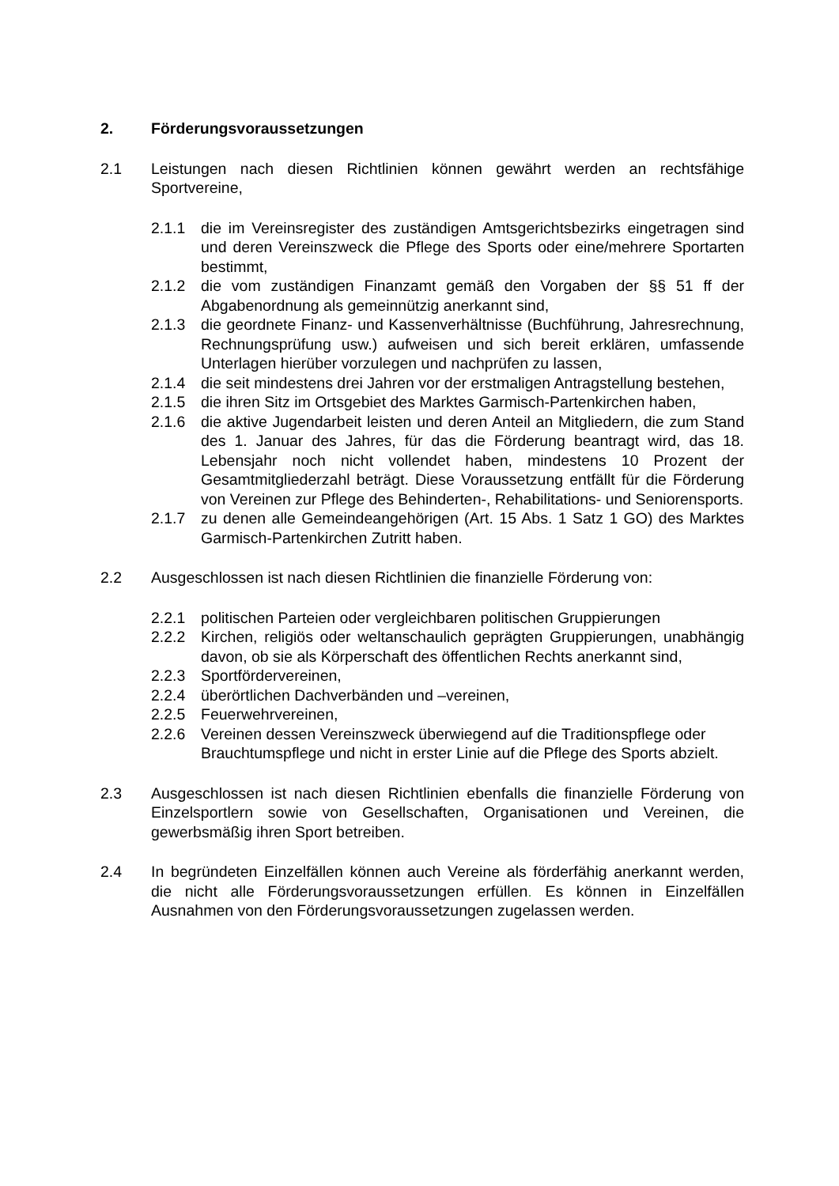2. Förderungsvoraussetzungen
2.1 Leistungen nach diesen Richtlinien können gewährt werden an rechtsfähige Sportvereine,
2.1.1 die im Vereinsregister des zuständigen Amtsgerichtsbezirks eingetragen sind und deren Vereinszweck die Pflege des Sports oder eine/mehrere Sportarten bestimmt,
2.1.2 die vom zuständigen Finanzamt gemäß den Vorgaben der §§ 51 ff der Abgabenordnung als gemeinnützig anerkannt sind,
2.1.3 die geordnete Finanz- und Kassenverhältnisse (Buchführung, Jahresrechnung, Rechnungsprüfung usw.) aufweisen und sich bereit erklären, umfassende Unterlagen hierüber vorzulegen und nachprüfen zu lassen,
2.1.4 die seit mindestens drei Jahren vor der erstmaligen Antragstellung bestehen,
2.1.5 die ihren Sitz im Ortsgebiet des Marktes Garmisch-Partenkirchen haben,
2.1.6 die aktive Jugendarbeit leisten und deren Anteil an Mitgliedern, die zum Stand des 1. Januar des Jahres, für das die Förderung beantragt wird, das 18. Lebensjahr noch nicht vollendet haben, mindestens 10 Prozent der Gesamtmitgliederzahl beträgt. Diese Voraussetzung entfällt für die Förderung von Vereinen zur Pflege des Behinderten-, Rehabilitations- und Seniorensports.
2.1.7 zu denen alle Gemeindeangehörigen (Art. 15 Abs. 1 Satz 1 GO) des Marktes Garmisch-Partenkirchen Zutritt haben.
2.2 Ausgeschlossen ist nach diesen Richtlinien die finanzielle Förderung von:
2.2.1 politischen Parteien oder vergleichbaren politischen Gruppierungen
2.2.2 Kirchen, religiös oder weltanschaulich geprägten Gruppierungen, unabhängig davon, ob sie als Körperschaft des öffentlichen Rechts anerkannt sind,
2.2.3 Sportfördervereinen,
2.2.4 überörtlichen Dachverbänden und –vereinen,
2.2.5 Feuerwehrvereinen,
2.2.6 Vereinen dessen Vereinszweck überwiegend auf die Traditionspflege oder Brauchtumspflege und nicht in erster Linie auf die Pflege des Sports abzielt.
2.3 Ausgeschlossen ist nach diesen Richtlinien ebenfalls die finanzielle Förderung von Einzelsportlern sowie von Gesellschaften, Organisationen und Vereinen, die gewerbsmäßig ihren Sport betreiben.
2.4 In begründeten Einzelfällen können auch Vereine als förderfähig anerkannt werden, die nicht alle Förderungsvoraussetzungen erfüllen. Es können in Einzelfällen Ausnahmen von den Förderungsvoraussetzungen zugelassen werden.